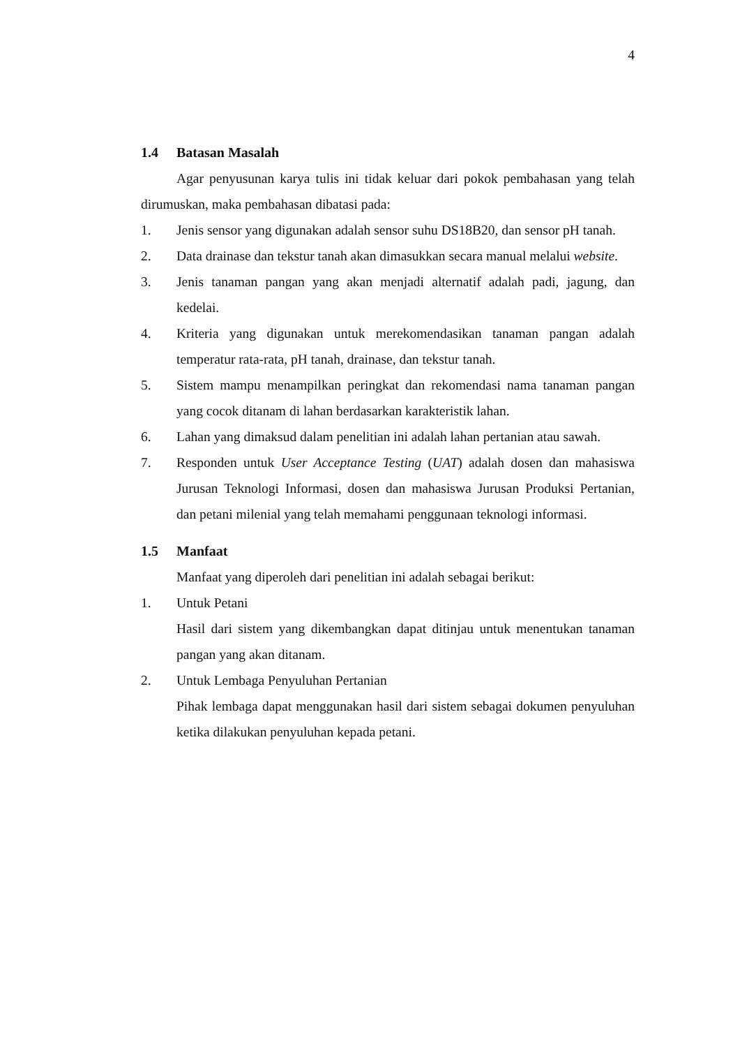4
1.4 Batasan Masalah
Agar penyusunan karya tulis ini tidak keluar dari pokok pembahasan yang telah dirumuskan, maka pembahasan dibatasi pada:
1. Jenis sensor yang digunakan adalah sensor suhu DS18B20, dan sensor pH tanah.
2. Data drainase dan tekstur tanah akan dimasukkan secara manual melalui website.
3. Jenis tanaman pangan yang akan menjadi alternatif adalah padi, jagung, dan kedelai.
4. Kriteria yang digunakan untuk merekomendasikan tanaman pangan adalah temperatur rata-rata, pH tanah, drainase, dan tekstur tanah.
5. Sistem mampu menampilkan peringkat dan rekomendasi nama tanaman pangan yang cocok ditanam di lahan berdasarkan karakteristik lahan.
6. Lahan yang dimaksud dalam penelitian ini adalah lahan pertanian atau sawah.
7. Responden untuk User Acceptance Testing (UAT) adalah dosen dan mahasiswa Jurusan Teknologi Informasi, dosen dan mahasiswa Jurusan Produksi Pertanian, dan petani milenial yang telah memahami penggunaan teknologi informasi.
1.5 Manfaat
Manfaat yang diperoleh dari penelitian ini adalah sebagai berikut:
1. Untuk Petani
Hasil dari sistem yang dikembangkan dapat ditinjau untuk menentukan tanaman pangan yang akan ditanam.
2. Untuk Lembaga Penyuluhan Pertanian
Pihak lembaga dapat menggunakan hasil dari sistem sebagai dokumen penyuluhan ketika dilakukan penyuluhan kepada petani.